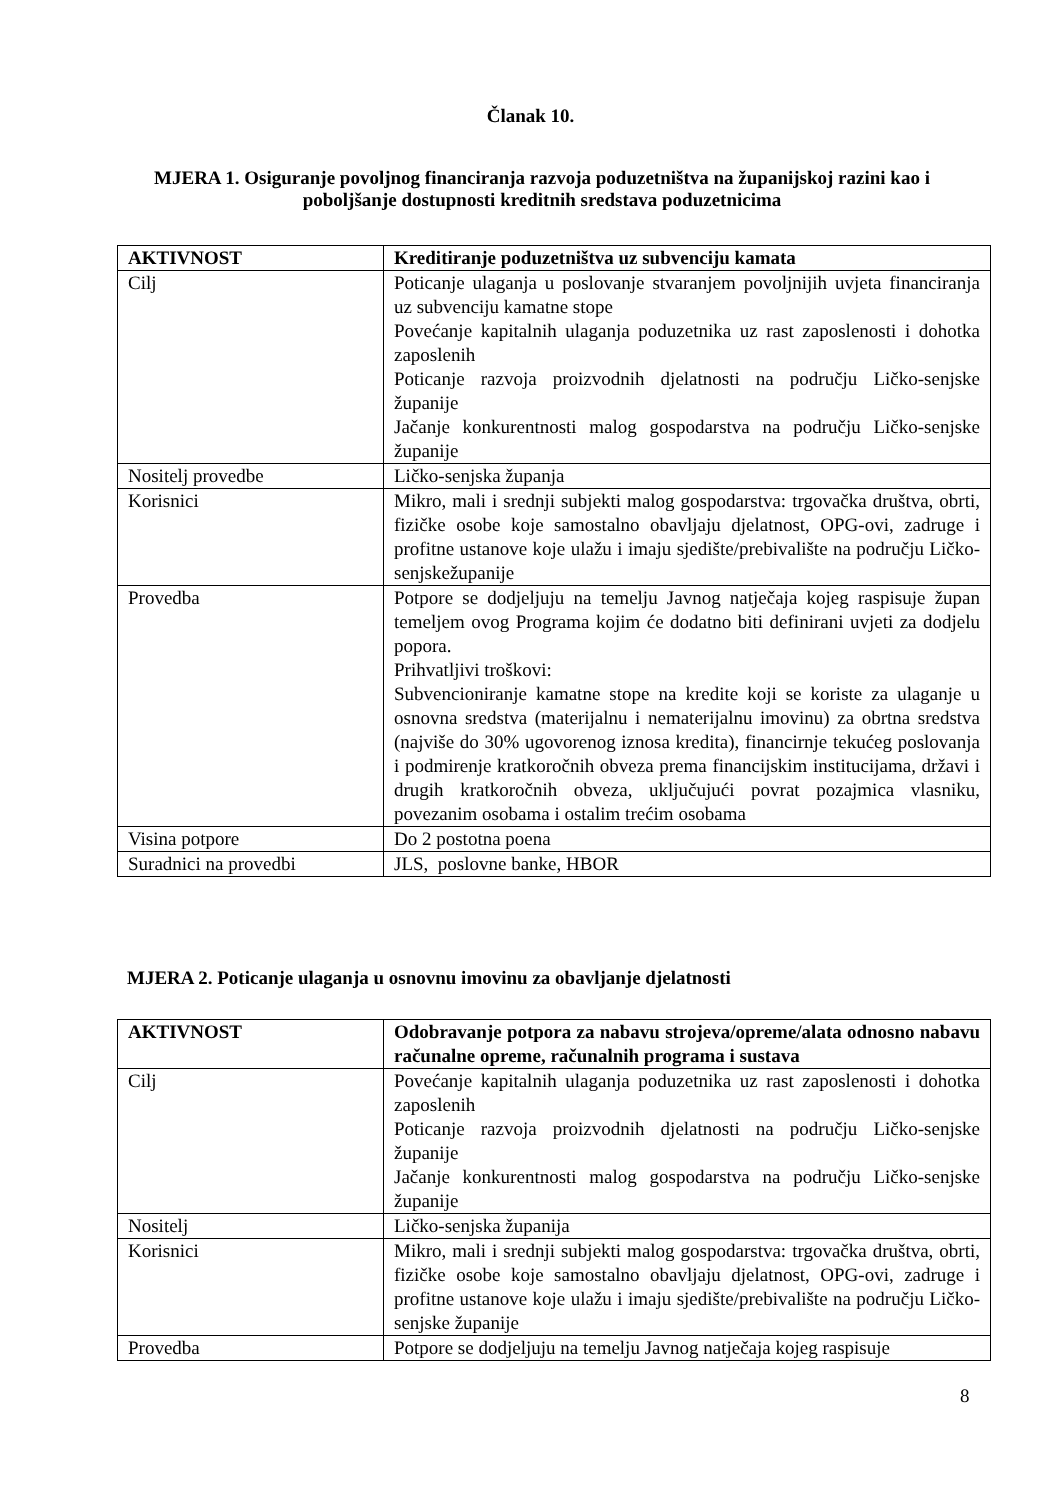Članak 10.
MJERA 1. Osiguranje povoljnog financiranja razvoja poduzetništva na županijskoj razini kao i poboljšanje dostupnosti kreditnih sredstava poduzetnicima
| AKTIVNOST | Kreditiranje poduzetništva uz subvenciju kamata |
| --- | --- |
| Cilj | Poticanje ulaganja u poslovanje stvaranjem povoljnijih uvjeta financiranja uz subvenciju kamatne stope Povećanje kapitalnih ulaganja poduzetnika uz rast zaposlenosti i dohotka zaposlenih Poticanje razvoja proizvodnih djelatnosti na području Ličko-senjske županije Jačanje konkurentnosti malog gospodarstva na području Ličko-senjske županije |
| Nositelj provedbe | Ličko-senjska županja |
| Korisnici | Mikro, mali i srednji subjekti malog gospodarstva: trgovačka društva, obrti, fizičke osobe koje samostalno obavljaju djelatnost, OPG-ovi, zadruge i profitne ustanove koje ulažu i imaju sjedište/prebivalište na području Ličko-senjskežupanije |
| Provedba | Potpore se dodjeljuju na temelju Javnog natječaja kojeg raspisuje župan temeljem ovog Programa kojim će dodatno biti definirani uvjeti za dodjelu popora. Prihvatljivi troškovi: Subvencioniranje kamatne stope na kredite koji se koriste za ulaganje u osnovna sredstva (materijalnu i nematerijalnu imovinu) za obrtna sredstva (najviše do 30% ugovorenog iznosa kredita), financirnje tekućeg poslovanja i podmirenje kratkoročnih obveza prema financijskim institucijama, državi i drugih kratkoročnih obveza, uključujući povrat pozajmica vlasniku, povezanim osobama i ostalim trećim osobama |
| Visina potpore | Do 2 postotna poena |
| Suradnici na provedbi | JLS, poslovne banke, HBOR |
MJERA 2. Poticanje ulaganja u osnovnu imovinu za obavljanje djelatnosti
| AKTIVNOST | Odobravanje potpora za nabavu strojeva/opreme/alata odnosno nabavu računalne opreme, računalnih programa i sustava |
| --- | --- |
| Cilj | Povećanje kapitalnih ulaganja poduzetnika uz rast zaposlenosti i dohotka zaposlenih Poticanje razvoja proizvodnih djelatnosti na području Ličko-senjske županije Jačanje konkurentnosti malog gospodarstva na području Ličko-senjske županije |
| Nositelj | Ličko-senjska županija |
| Korisnici | Mikro, mali i srednji subjekti malog gospodarstva: trgovačka društva, obrti, fizičke osobe koje samostalno obavljaju djelatnost, OPG-ovi, zadruge i profitne ustanove koje ulažu i imaju sjedište/prebivalište na području Ličko-senjske županije |
| Provedba | Potpore se dodjeljuju na temelju Javnog natječaja kojeg raspisuje |
8